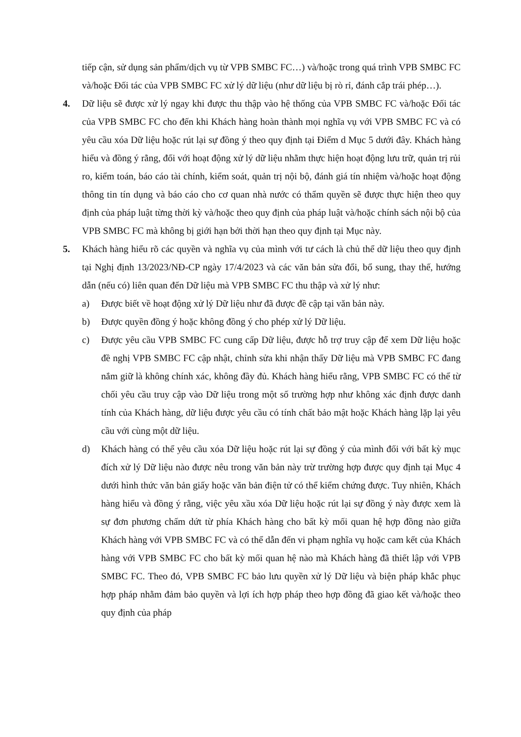tiếp cận, sử dụng sản phẩm/dịch vụ từ VPB SMBC FC…) và/hoặc trong quá trình VPB SMBC FC và/hoặc Đối tác của VPB SMBC FC xử lý dữ liệu (như dữ liệu bị rò rỉ, đánh cắp trái phép…).
4. Dữ liệu sẽ được xử lý ngay khi được thu thập vào hệ thống của VPB SMBC FC và/hoặc Đối tác của VPB SMBC FC cho đến khi Khách hàng hoàn thành mọi nghĩa vụ với VPB SMBC FC và có yêu cầu xóa Dữ liệu hoặc rút lại sự đồng ý theo quy định tại Điểm d Mục 5 dưới đây. Khách hàng hiểu và đồng ý rằng, đối với hoạt động xử lý dữ liệu nhằm thực hiện hoạt động lưu trữ, quản trị rủi ro, kiểm toán, báo cáo tài chính, kiểm soát, quản trị nội bộ, đánh giá tín nhiệm và/hoặc hoạt động thông tin tín dụng và báo cáo cho cơ quan nhà nước có thẩm quyền sẽ được thực hiện theo quy định của pháp luật từng thời kỳ và/hoặc theo quy định của pháp luật và/hoặc chính sách nội bộ của VPB SMBC FC mà không bị giới hạn bởi thời hạn theo quy định tại Mục này.
5. Khách hàng hiểu rõ các quyền và nghĩa vụ của mình với tư cách là chủ thể dữ liệu theo quy định tại Nghị định 13/2023/NĐ-CP ngày 17/4/2023 và các văn bản sửa đổi, bổ sung, thay thế, hướng dẫn (nếu có) liên quan đến Dữ liệu mà VPB SMBC FC thu thập và xử lý như:
a) Được biết về hoạt động xử lý Dữ liệu như đã được đề cập tại văn bản này.
b) Được quyền đồng ý hoặc không đồng ý cho phép xử lý Dữ liệu.
c) Được yêu cầu VPB SMBC FC cung cấp Dữ liệu, được hỗ trợ truy cập để xem Dữ liệu hoặc đề nghị VPB SMBC FC cập nhật, chỉnh sửa khi nhận thấy Dữ liệu mà VPB SMBC FC đang nắm giữ là không chính xác, không đầy đủ. Khách hàng hiểu rằng, VPB SMBC FC có thể từ chối yêu cầu truy cập vào Dữ liệu trong một số trường hợp như không xác định được danh tính của Khách hàng, dữ liệu được yêu cầu có tính chất bảo mật hoặc Khách hàng lặp lại yêu cầu với cùng một dữ liệu.
d) Khách hàng có thể yêu cầu xóa Dữ liệu hoặc rút lại sự đồng ý của mình đối với bất kỳ mục đích xử lý Dữ liệu nào được nêu trong văn bản này trừ trường hợp được quy định tại Mục 4 dưới hình thức văn bản giấy hoặc văn bản điện tử có thể kiểm chứng được. Tuy nhiên, Khách hàng hiểu và đồng ý rằng, việc yêu xầu xóa Dữ liệu hoặc rút lại sự đồng ý này được xem là sự đơn phương chấm dứt từ phía Khách hàng cho bất kỳ mối quan hệ hợp đồng nào giữa Khách hàng với VPB SMBC FC và có thể dẫn đến vi phạm nghĩa vụ hoặc cam kết của Khách hàng với VPB SMBC FC cho bất kỳ mối quan hệ nào mà Khách hàng đã thiết lập với VPB SMBC FC. Theo đó, VPB SMBC FC bảo lưu quyền xử lý Dữ liệu và biện pháp khắc phục hợp pháp nhằm đảm bảo quyền và lợi ích hợp pháp theo hợp đồng đã giao kết và/hoặc theo quy định của pháp